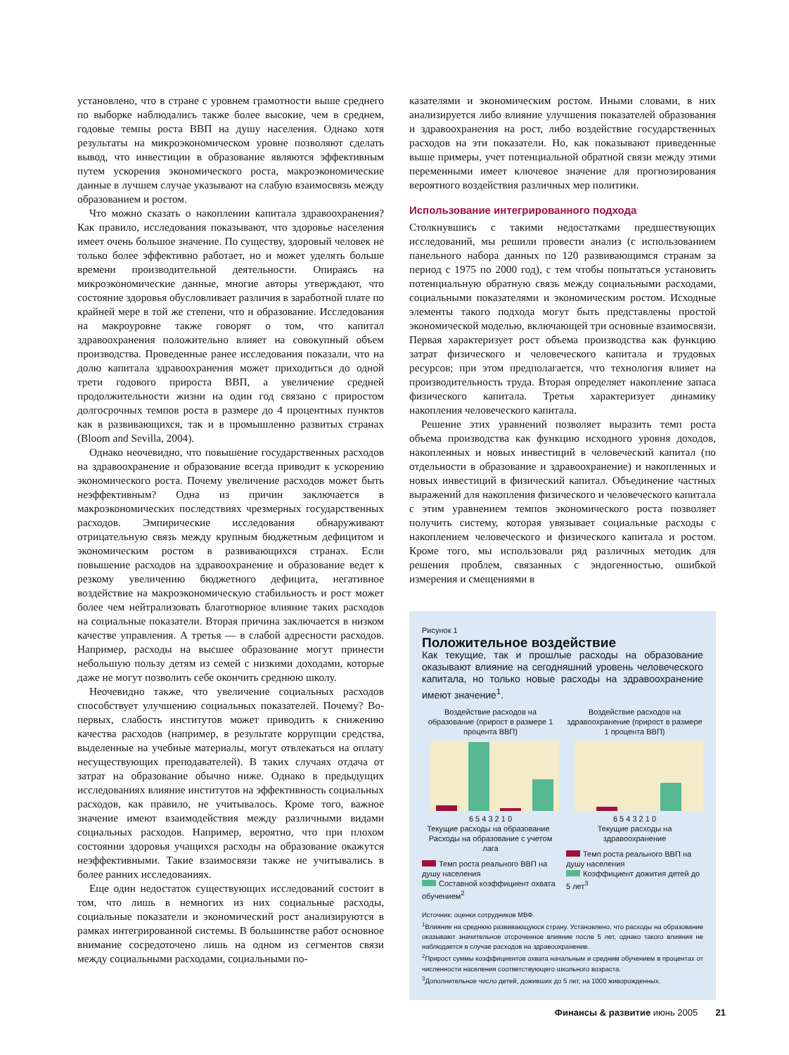установлено, что в стране с уровнем грамотности выше среднего по выборке наблюдались также более высокие, чем в среднем, годовые темпы роста ВВП на душу населения. Однако хотя результаты на микроэкономическом уровне позволяют сделать вывод, что инвестиции в образование являются эффективным путем ускорения экономического роста, макроэкономические данные в лучшем случае указывают на слабую взаимосвязь между образованием и ростом.
Что можно сказать о накоплении капитала здравоохранения? Как правило, исследования показывают, что здоровье населения имеет очень большое значение. По существу, здоровый человек не только более эффективно работает, но и может уделять больше времени производительной деятельности. Опираясь на микроэкономические данные, многие авторы утверждают, что состояние здоровья обусловливает различия в заработной плате по крайней мере в той же степени, что и образование. Исследования на макроуровне также говорят о том, что капитал здравоохранения положительно влияет на совокупный объем производства. Проведенные ранее исследования показали, что на долю капитала здравоохранения может приходиться до одной трети годового прироста ВВП, а увеличение средней продолжительности жизни на один год связано с приростом долгосрочных темпов роста в размере до 4 процентных пунктов как в развивающихся, так и в промышленно развитых странах (Bloom and Sevilla, 2004).
Однако неочевидно, что повышение государственных расходов на здравоохранение и образование всегда приводит к ускорению экономического роста. Почему увеличение расходов может быть неэффективным? Одна из причин заключается в макроэкономических последствиях чрезмерных государственных расходов. Эмпирические исследования обнаруживают отрицательную связь между крупным бюджетным дефицитом и экономическим ростом в развивающихся странах. Если повышение расходов на здравоохранение и образование ведет к резкому увеличению бюджетного дефицита, негативное воздействие на макроэкономическую стабильность и рост может более чем нейтрализовать благотворное влияние таких расходов на социальные показатели. Вторая причина заключается в низком качестве управления. А третья — в слабой адресности расходов. Например, расходы на высшее образование могут принести небольшую пользу детям из семей с низкими доходами, которые даже не могут позволить себе окончить среднюю школу.
Неочевидно также, что увеличение социальных расходов способствует улучшению социальных показателей. Почему? Во-первых, слабость институтов может приводить к снижению качества расходов (например, в результате коррупции средства, выделенные на учебные материалы, могут отвлекаться на оплату несуществующих преподавателей). В таких случаях отдача от затрат на образование обычно ниже. Однако в предыдущих исследованиях влияние институтов на эффективность социальных расходов, как правило, не учитывалось. Кроме того, важное значение имеют взаимодействия между различными видами социальных расходов. Например, вероятно, что при плохом состоянии здоровья учащихся расходы на образование окажутся неэффективными. Такие взаимосвязи также не учитывались в более ранних исследованиях.
Еще один недостаток существующих исследований состоит в том, что лишь в немногих из них социальные расходы, социальные показатели и экономический рост анализируются в рамках интегрированной системы. В большинстве работ основное внимание сосредоточено лишь на одном из сегментов связи между социальными расходами, социальными по-
казателями и экономическим ростом. Иными словами, в них анализируется либо влияние улучшения показателей образования и здравоохранения на рост, либо воздействие государственных расходов на эти показатели. Но, как показывают приведенные выше примеры, учет потенциальной обратной связи между этими переменными имеет ключевое значение для прогнозирования вероятного воздействия различных мер политики.
Использование интегрированного подхода
Столкнувшись с такими недостатками предшествующих исследований, мы решили провести анализ (с использованием панельного набора данных по 120 развивающимся странам за период с 1975 по 2000 год), с тем чтобы попытаться установить потенциальную обратную связь между социальными расходами, социальными показателями и экономическим ростом. Исходные элементы такого подхода могут быть представлены простой экономической моделью, включающей три основные взаимосвязи. Первая характеризует рост объема производства как функцию затрат физического и человеческого капитала и трудовых ресурсов; при этом предполагается, что технология влияет на производительность труда. Вторая определяет накопление запаса физического капитала. Третья характеризует динамику накопления человеческого капитала.
Решение этих уравнений позволяет выразить темп роста объема производства как функцию исходного уровня доходов, накопленных и новых инвестиций в человеческий капитал (по отдельности в образование и здравоохранение) и накопленных и новых инвестиций в физический капитал. Объединение частных выражений для накопления физического и человеческого капитала с этим уравнением темпов экономического роста позволяет получить систему, которая увязывает социальные расходы с накоплением человеческого и физического капитала и ростом. Кроме того, мы использовали ряд различных методик для решения проблем, связанных с эндогенностью, ошибкой измерения и смещениями в
Рисунок 1
Положительное воздействие
Как текущие, так и прошлые расходы на образование оказывают влияние на сегодняшний уровень человеческого капитала, но только новые расходы на здравоохранение имеют значение<sup>1</sup>.
Воздействие расходов на образование (прирост в размере 1 процента ВВП)
6 5 4 3 2 1 0
Текущие расходы на образование Расходы на образование с учетом лага
Темп роста реального ВВП на душу населения
Составной коэффициент охвата обучением<sup>2</sup>
Воздействие расходов на здравоохранение (прирост в размере 1 процента ВВП)
6 5 4 3 2 1 0
Текущие расходы на здравоохранение
Темп роста реального ВВП на душу населения
Коэффициент дожития детей до 5 лет<sup>3</sup>
Источник: оценки сотрудников МВФ.
<sup>1</sup> Влияние на среднюю развивающуюся страну. Установлено, что расходы на образование оказывают значительное отсроченное влияние после 5 лет, однако такого влияния не наблюдается в случае расходов на здравоохранение.
<sup>2</sup> Прирост суммы коэффициентов охвата начальным и средним обучением в процентах от численности населения соответствующего школьного возраста.
<sup>3</sup> Дополнительное число детей, доживших до 5 лет, на 1000 живорожденных.
Финансы & развитие июнь 2005 21